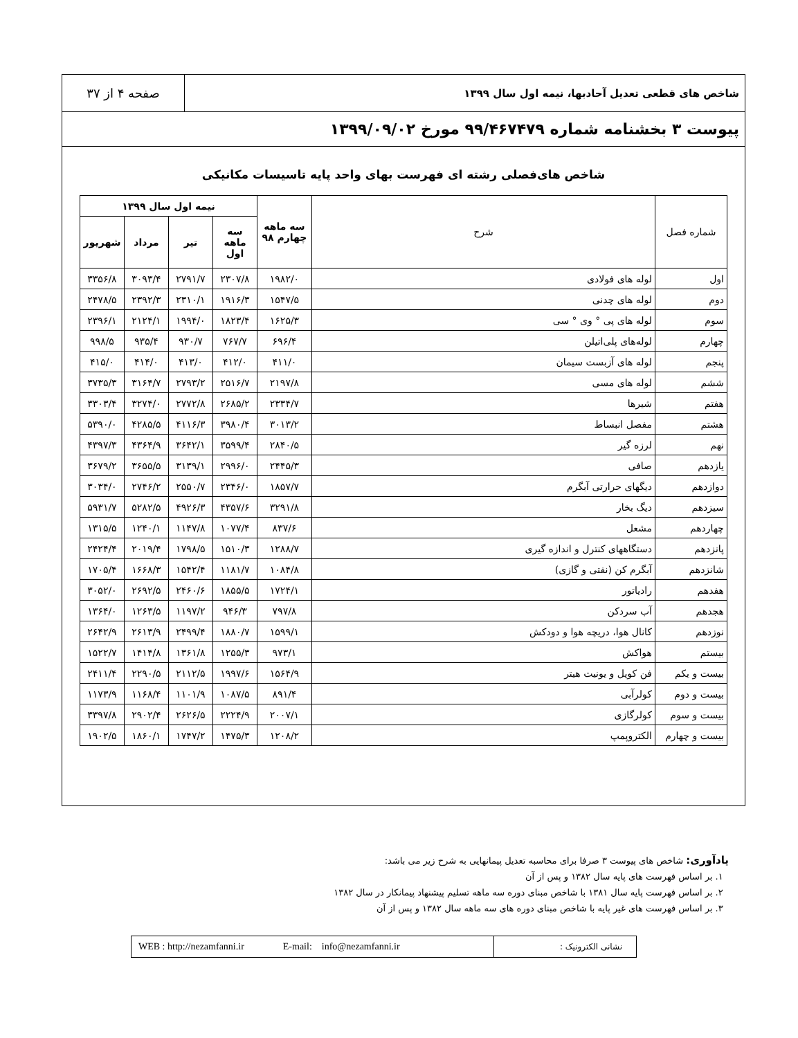شاخص های قطعی تعدیل آحادبها، نیمه اول سال ۱۳۹۹
صفحه ۴ از ۳۷
پیوست ۳ بخشنامه شماره ۹۹/۴۶۷۴۷۹ مورخ ۱۳۹۹/۰۹/۰۲
شاخص های‌فصلی رشته ای فهرست بهای واحد پایه تاسیسات مکانیکی
| شماره فصل | شرح | سه ماهه چهارم ۹۸ | نیمه اول سال ۱۳۹۹ | | | |
| --- | --- | --- | --- | --- | --- | --- |
| | | | سه ماهه اول | تیر | مرداد | شهریور |
| اول | لوله های فولادی | ۱۹۸۲/۰ | ۲۳۰۷/۸ | ۲۷۹۱/۷ | ۳۰۹۳/۴ | ۳۳۵۶/۸ |
| دوم | لوله های چدنی | ۱۵۴۷/۵ | ۱۹۱۶/۳ | ۲۳۱۰/۱ | ۲۳۹۲/۳ | ۲۴۷۸/۵ |
| سوم | لوله های پی ° وی ° سی | ۱۶۲۵/۳ | ۱۸۲۳/۴ | ۱۹۹۴/۰ | ۲۱۲۴/۱ | ۲۳۹۶/۱ |
| چهارم | لوله‌های پلی‌اتیلن | ۶۹۶/۴ | ۷۶۷/۷ | ۹۳۰/۷ | ۹۳۵/۴ | ۹۹۸/۵ |
| پنجم | لوله های آزبست سیمان | ۴۱۱/۰ | ۴۱۲/۰ | ۴۱۳/۰ | ۴۱۴/۰ | ۴۱۵/۰ |
| ششم | لوله های مسی | ۲۱۹۷/۸ | ۲۵۱۶/۷ | ۲۷۹۳/۲ | ۳۱۶۴/۷ | ۳۷۳۵/۳ |
| هفتم | شیرها | ۲۳۳۴/۷ | ۲۶۸۵/۲ | ۲۷۷۲/۸ | ۳۲۷۴/۰ | ۳۳۰۳/۴ |
| هشتم | مفصل انبساط | ۳۰۱۳/۲ | ۳۹۸۰/۴ | ۴۱۱۶/۳ | ۴۲۸۵/۵ | ۵۳۹۰/۰ |
| نهم | لرزه گیر | ۲۸۴۰/۵ | ۳۵۹۹/۴ | ۳۶۴۲/۱ | ۴۳۶۴/۹ | ۴۳۹۷/۳ |
| یازدهم | صافی | ۲۴۴۵/۳ | ۲۹۹۶/۰ | ۳۱۳۹/۱ | ۳۶۵۵/۵ | ۳۶۷۹/۲ |
| دوازدهم | دیگهای حرارتی آبگرم | ۱۸۵۷/۷ | ۲۳۴۶/۰ | ۲۵۵۰/۷ | ۲۷۴۶/۲ | ۳۰۳۴/۰ |
| سیزدهم | دیگ بخار | ۳۲۹۱/۸ | ۴۳۵۷/۶ | ۴۹۲۶/۳ | ۵۲۸۲/۵ | ۵۹۳۱/۷ |
| چهاردهم | مشعل | ۸۳۷/۶ | ۱۰۷۷/۴ | ۱۱۴۷/۸ | ۱۲۴۰/۱ | ۱۳۱۵/۵ |
| پانزدهم | دستگاههای کنترل و اندازه گیری | ۱۲۸۸/۷ | ۱۵۱۰/۳ | ۱۷۹۸/۵ | ۲۰۱۹/۴ | ۲۴۲۴/۴ |
| شانزدهم | آبگرم کن (نفتی و گازی) | ۱۰۸۴/۸ | ۱۱۸۱/۷ | ۱۵۴۲/۴ | ۱۶۶۸/۳ | ۱۷۰۵/۴ |
| هفدهم | رادیاتور | ۱۷۲۴/۱ | ۱۸۵۵/۵ | ۲۴۶۰/۶ | ۲۶۹۲/۵ | ۳۰۵۲/۰ |
| هجدهم | آب سردکن | ۷۹۷/۸ | ۹۴۶/۳ | ۱۱۹۷/۲ | ۱۲۶۳/۵ | ۱۳۶۴/۰ |
| نوزدهم | کانال هوا، دریچه هوا و دودکش | ۱۵۹۹/۱ | ۱۸۸۰/۷ | ۲۴۹۹/۴ | ۲۶۱۳/۹ | ۲۶۴۲/۹ |
| بیستم | هواکش | ۹۷۳/۱ | ۱۲۵۵/۳ | ۱۳۶۱/۸ | ۱۴۱۴/۸ | ۱۵۲۲/۷ |
| بیست و یکم | فن کویل و یونیت هیتر | ۱۵۶۴/۹ | ۱۹۹۷/۶ | ۲۱۱۲/۵ | ۲۲۹۰/۵ | ۲۴۱۱/۴ |
| بیست و دوم | کولرآبی | ۸۹۱/۴ | ۱۰۸۷/۵ | ۱۱۰۱/۹ | ۱۱۶۸/۴ | ۱۱۷۳/۹ |
| بیست و سوم | کولرگازی | ۲۰۰۷/۱ | ۲۲۲۴/۹ | ۲۶۲۶/۵ | ۲۹۰۲/۴ | ۳۳۹۷/۸ |
| بیست و چهارم | الکتروپمپ | ۱۲۰۸/۲ | ۱۴۷۵/۳ | ۱۷۴۷/۲ | ۱۸۶۰/۱ | ۱۹۰۲/۵ |
یادآوری: شاخص های پیوست ۳ صرفا برای محاسبه تعدیل پیمانهایی به شرح زیر می باشد:
۱. بر اساس فهرست های پایه سال ۱۳۸۲ و پس از آن
۲. بر اساس فهرست پایه سال ۱۳۸۱ با شاخص مبنای دوره سه ماهه تسلیم پیشنهاد پیمانکار در سال ۱۳۸۲
۳. بر اساس فهرست های غیر پایه با شاخص مبنای دوره های سه ماهه سال ۱۳۸۲ و پس از آن
نشانی الکترونیک :
WEB : http://nezamfanni.ir E-mail: info@nezamfanni.ir